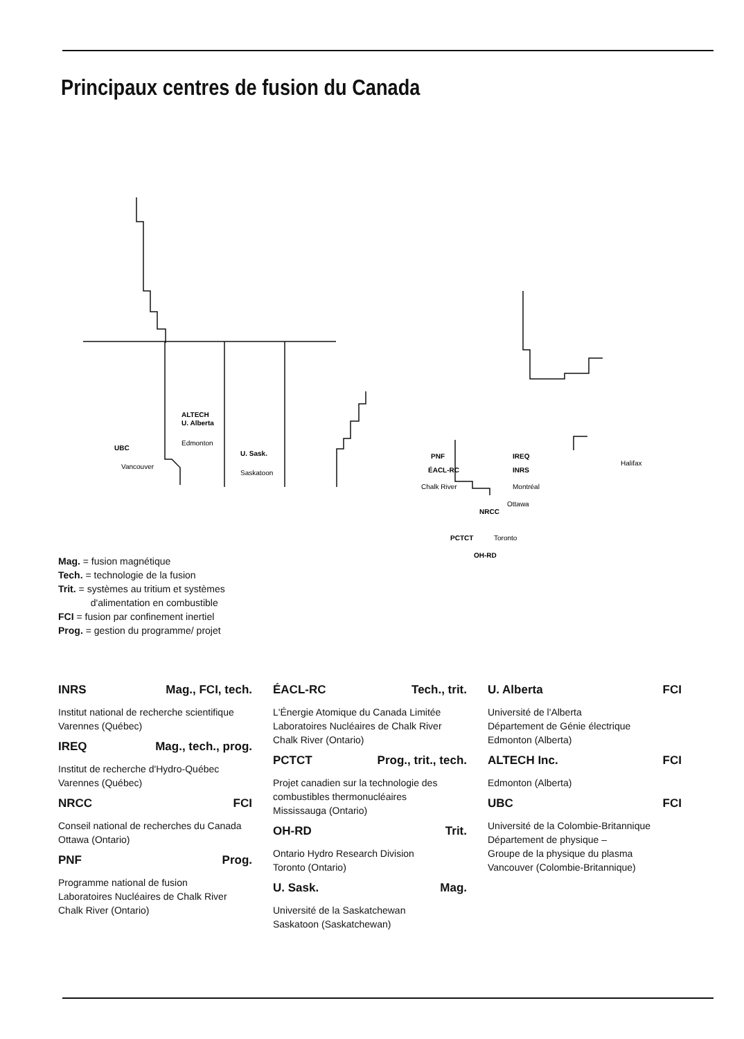Principaux centres de fusion du Canada
ALTECH
U. Alberta
Edmonton
UBC
Vancouver
U. Sask.
Saskatoon
PNF
ÉACL-RC
Chalk River
IREQ
INRS
Montréal
Ottawa
NRCC
PCTCT
Toronto
OH-RD
Halifax
Mag. = fusion magnétique
Tech. = technologie de la fusion
Trit. = systèmes au tritium et systèmes
d'alimentation en combustible
FCI = fusion par confinement inertiel
Prog. = gestion du programme/ projet
INRS Mag., FCI, tech.
Institut national de recherche scientifique
Varennes (Québec)
IREQ Mag., tech., prog.
Institut de recherche d'Hydro-Québec
Varennes (Québec)
NRCC FCI
Conseil national de recherches du Canada
Ottawa (Ontario)
PNF Prog.
Programme national de fusion
Laboratoires Nucléaires de Chalk River
Chalk River (Ontario)
ÉACL-RC Tech., trit.
L'Énergie Atomique du Canada Limitée
Laboratoires Nucléaires de Chalk River
Chalk River (Ontario)
PCTCT Prog., trit., tech.
Projet canadien sur la technologie des combustibles thermonucléaires
Mississauga (Ontario)
OH-RD Trit.
Ontario Hydro Research Division
Toronto (Ontario)
U. Sask. Mag.
Université de la Saskatchewan
Saskatoon (Saskatchewan)
U. Alberta FCI
Université de l'Alberta
Département de Génie électrique
Edmonton (Alberta)
ALTECH Inc. FCI
Edmonton (Alberta)
UBC FCI
Université de la Colombie-Britannique
Département de physique –
Groupe de la physique du plasma
Vancouver (Colombie-Britannique)